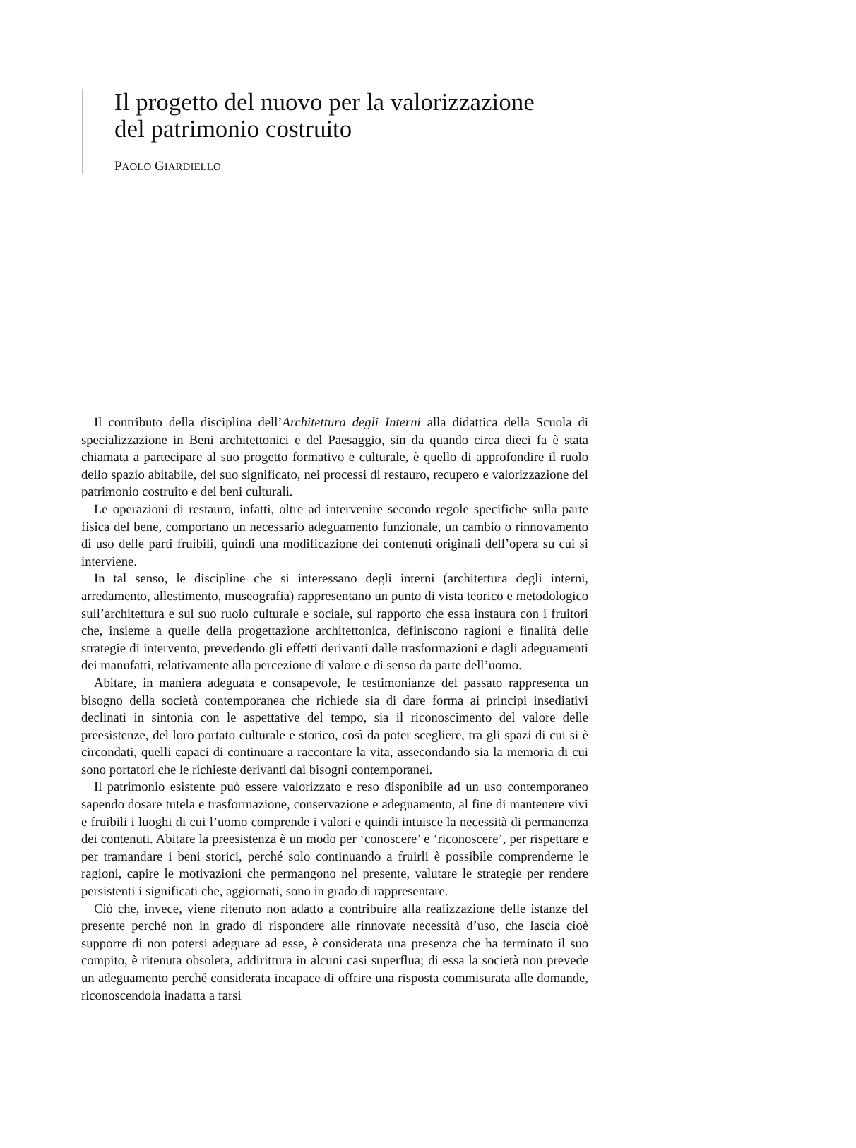Il progetto del nuovo per la valorizzazione
del patrimonio costruito
PAOLO GIARDIELLO
Il contributo della disciplina dell’Architettura degli Interni alla didattica della Scuola di specializzazione in Beni architettonici e del Paesaggio, sin da quando circa dieci fa è stata chiamata a partecipare al suo progetto formativo e culturale, è quello di approfondire il ruolo dello spazio abitabile, del suo significato, nei processi di restauro, recupero e valorizzazione del patrimonio costruito e dei beni culturali.
Le operazioni di restauro, infatti, oltre ad intervenire secondo regole specifiche sulla parte fisica del bene, comportano un necessario adeguamento funzionale, un cambio o rinnovamento di uso delle parti fruibili, quindi una modificazione dei contenuti originali dell’opera su cui si interviene.
In tal senso, le discipline che si interessano degli interni (architettura degli interni, arredamento, allestimento, museografia) rappresentano un punto di vista teorico e metodologico sull’architettura e sul suo ruolo culturale e sociale, sul rapporto che essa instaura con i fruitori che, insieme a quelle della progettazione architettonica, definiscono ragioni e finalità delle strategie di intervento, prevedendo gli effetti derivanti dalle trasformazioni e dagli adeguamenti dei manufatti, relativamente alla percezione di valore e di senso da parte dell’uomo.
Abitare, in maniera adeguata e consapevole, le testimonianze del passato rappresenta un bisogno della società contemporanea che richiede sia di dare forma ai principi insediativi declinati in sintonia con le aspettative del tempo, sia il riconoscimento del valore delle preesistenze, del loro portato culturale e storico, così da poter scegliere, tra gli spazi di cui si è circondati, quelli capaci di continuare a raccontare la vita, assecondando sia la memoria di cui sono portatori che le richieste derivanti dai bisogni contemporanei.
Il patrimonio esistente può essere valorizzato e reso disponibile ad un uso contemporaneo sapendo dosare tutela e trasformazione, conservazione e adeguamento, al fine di mantenere vivi e fruibili i luoghi di cui l’uomo comprende i valori e quindi intuisce la necessità di permanenza dei contenuti. Abitare la preesistenza è un modo per ‘conoscere’ e ‘riconoscere’, per rispettare e per tramandare i beni storici, perché solo continuando a fruirli è possibile comprenderne le ragioni, capire le motivazioni che permangono nel presente, valutare le strategie per rendere persistenti i significati che, aggiornati, sono in grado di rappresentare.
Ciò che, invece, viene ritenuto non adatto a contribuire alla realizzazione delle istanze del presente perché non in grado di rispondere alle rinnovate necessità d’uso, che lascia cioè supporre di non potersi adeguare ad esse, è considerata una presenza che ha terminato il suo compito, è ritenuta obsoleta, addirittura in alcuni casi superflua; di essa la società non prevede un adeguamento perché considerata incapace di offrire una risposta commisurata alle domande, riconoscendola inadatta a farsi